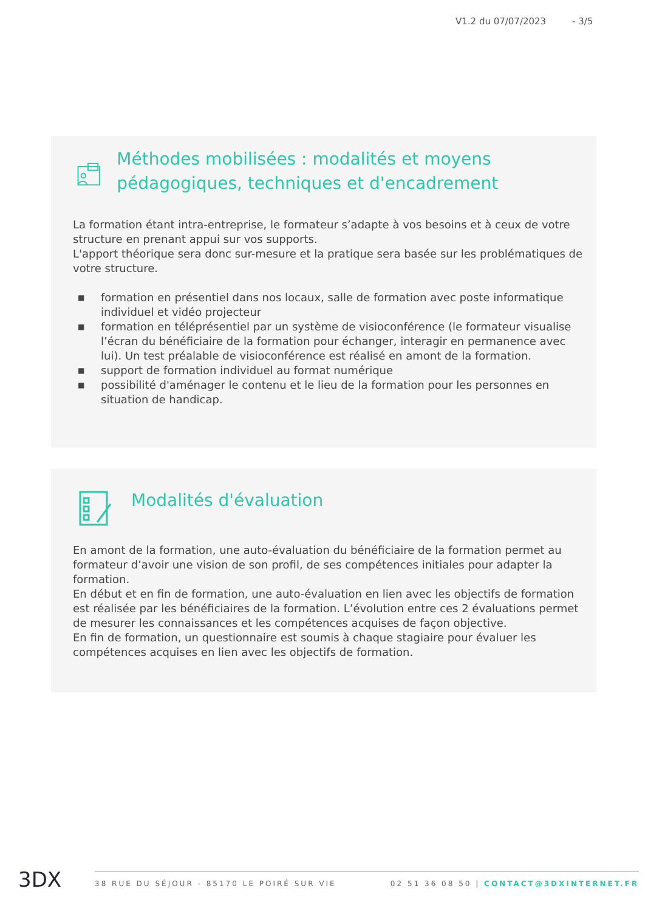V1.2 du 07/07/2023 - 3/5
Méthodes mobilisées : modalités et moyens pédagogiques, techniques et d'encadrement
La formation étant intra-entreprise, le formateur s’adapte à vos besoins et à ceux de votre structure en prenant appui sur vos supports.
L'apport théorique sera donc sur-mesure et la pratique sera basée sur les problématiques de votre structure.
■ formation en présentiel dans nos locaux, salle de formation avec poste informatique individuel et vidéo projecteur
■ formation en téléprésentiel par un système de visioconférence (le formateur visualise l’écran du bénéficiaire de la formation pour échanger, interagir en permanence avec lui). Un test préalable de visioconférence est réalisé en amont de la formation.
■ support de formation individuel au format numérique
■ possibilité d'aménager le contenu et le lieu de la formation pour les personnes en situation de handicap.
Modalités d'évaluation
En amont de la formation, une auto-évaluation du bénéficiaire de la formation permet au formateur d’avoir une vision de son profil, de ses compétences initiales pour adapter la formation.
En début et en fin de formation, une auto-évaluation en lien avec les objectifs de formation est réalisée par les bénéficiaires de la formation. L’évolution entre ces 2 évaluations permet de mesurer les connaissances et les compétences acquises de façon objective.
En fin de formation, un questionnaire est soumis à chaque stagiaire pour évaluer les compétences acquises en lien avec les objectifs de formation.
3DX 38 RUE DU SÉJOUR - 85170 LE POIRÉ SUR VIE 02 51 36 08 50 | CONTACT@3DXINTERNET.FR